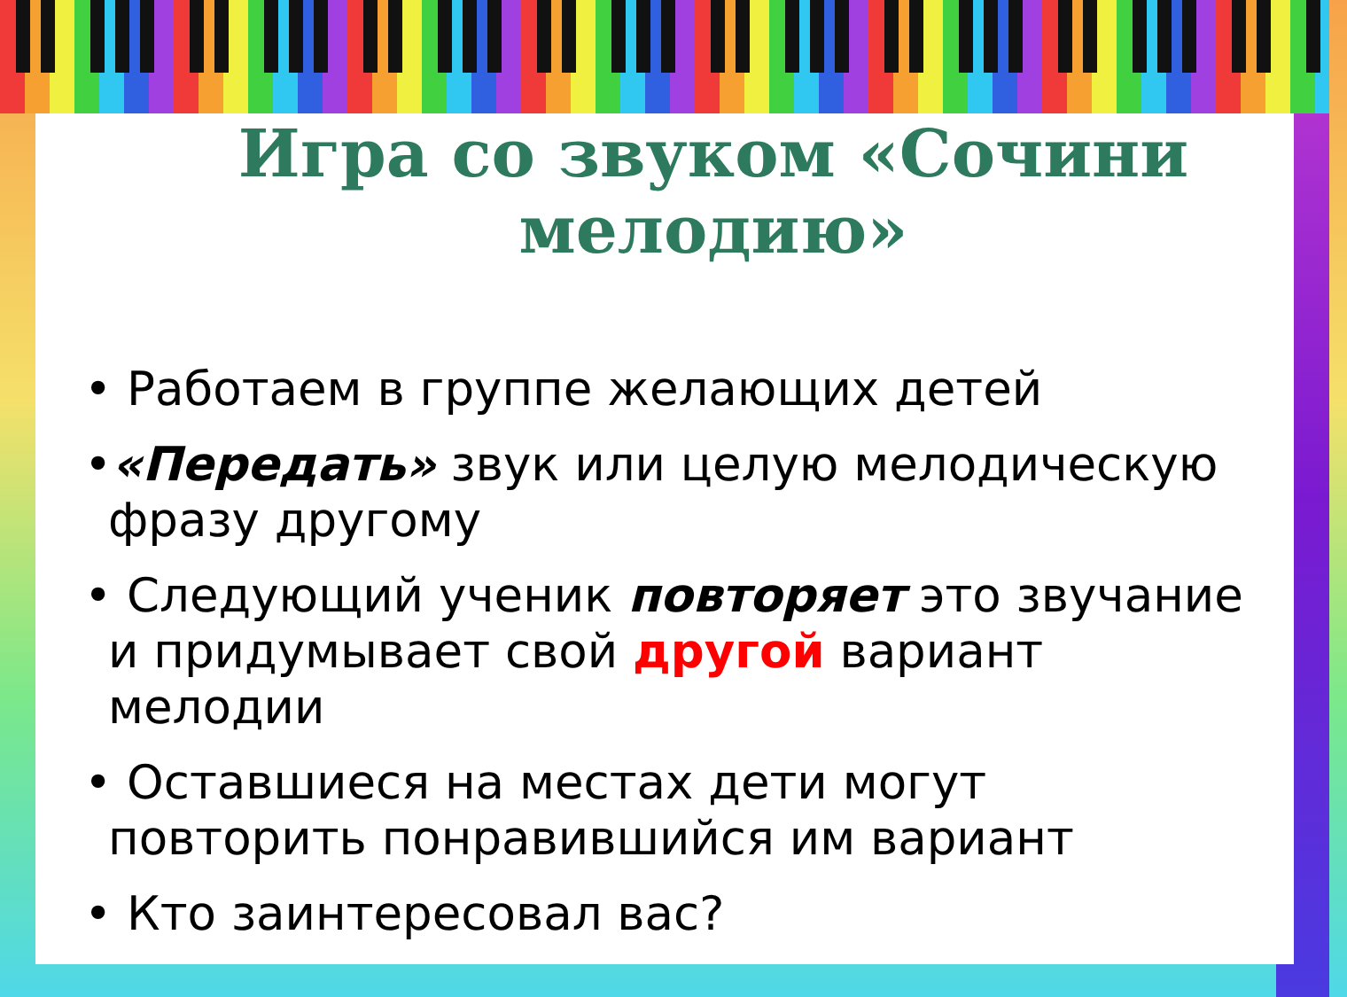Игра со звуком «Сочини мелодию»
• Работаем в группе желающих детей
•«Передать» звук или целую мелодическую фразу другому
• Следующий ученик повторяет это звучание и придумывает свой другой вариант мелодии
• Оставшиеся на местах дети могут повторить понравившийся им вариант
• Кто заинтересовал вас?